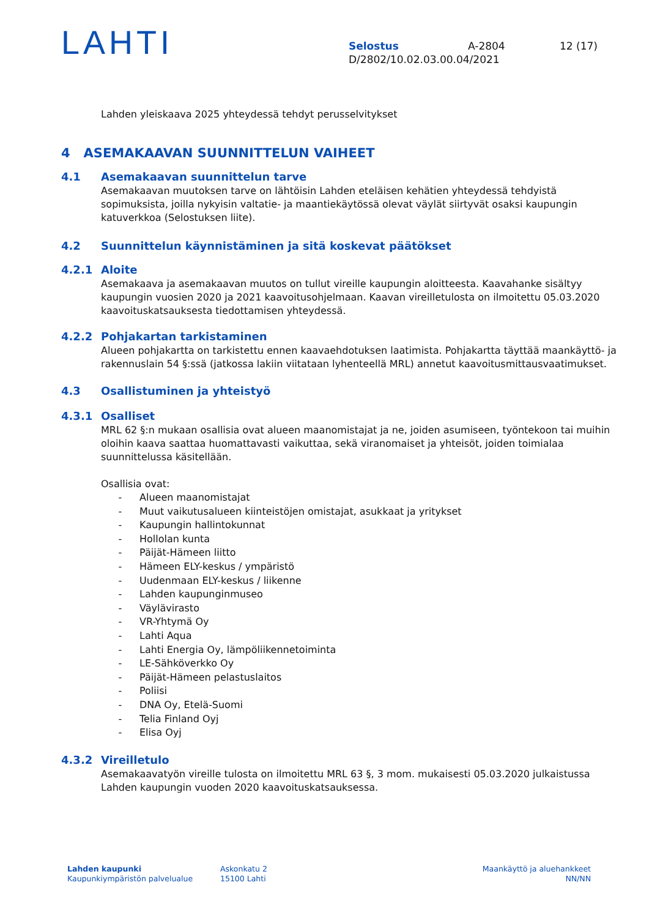LAHTI
Selostus A-2804 12 (17)
D/2802/10.02.03.00.04/2021
Lahden yleiskaava 2025 yhteydessä tehdyt perusselvitykset
4 ASEMAKAAVAN SUUNNITTELUN VAIHEET
4.1 Asemakaavan suunnittelun tarve
Asemakaavan muutoksen tarve on lähtöisin Lahden eteläisen kehätien yhteydessä tehdyistä sopimuksista, joilla nykyisin valtatie- ja maantiekäytössä olevat väylät siirtyvät osaksi kaupungin katuverkkoa (Selostuksen liite).
4.2 Suunnittelun käynnistäminen ja sitä koskevat päätökset
4.2.1 Aloite
Asemakaava ja asemakaavan muutos on tullut vireille kaupungin aloitteesta. Kaavahanke sisältyy kaupungin vuosien 2020 ja 2021 kaavoitusohjelmaan. Kaavan vireilletulosta on ilmoitettu 05.03.2020 kaavoituskatsauksesta tiedottamisen yhteydessä.
4.2.2 Pohjakartan tarkistaminen
Alueen pohjakartta on tarkistettu ennen kaavaehdotuksen laatimista. Pohjakartta täyttää maankäyttö- ja rakennuslain 54 §:ssä (jatkossa lakiin viitataan lyhenteellä MRL) annetut kaavoitusmittausvaatimukset.
4.3 Osallistuminen ja yhteistyö
4.3.1 Osalliset
MRL 62 §:n mukaan osallisia ovat alueen maanomistajat ja ne, joiden asumiseen, työntekoon tai muihin oloihin kaava saattaa huomattavasti vaikuttaa, sekä viranomaiset ja yhteisöt, joiden toimialaa suunnittelussa käsitellään.
Osallisia ovat:
- Alueen maanomistajat
- Muut vaikutusalueen kiinteistöjen omistajat, asukkaat ja yritykset
- Kaupungin hallintokunnat
- Hollolan kunta
- Päijät-Hämeen liitto
- Hämeen ELY-keskus / ympäristö
- Uudenmaan ELY-keskus / liikenne
- Lahden kaupunginmuseo
- Väylävirasto
- VR-Yhtymä Oy
- Lahti Aqua
- Lahti Energia Oy, lämpöliikennetoiminta
- LE-Sähköverkko Oy
- Päijät-Hämeen pelastuslaitos
- Poliisi
- DNA Oy, Etelä-Suomi
- Telia Finland Oyj
- Elisa Oyj
4.3.2 Vireilletulo
Asemakaavatyön vireille tulosta on ilmoitettu MRL 63 §, 3 mom. mukaisesti 05.03.2020 julkaistussa Lahden kaupungin vuoden 2020 kaavoituskatsauksessa.
Lahden kaupunki
Kaupunkiympäristön palvelualue
Askonkatu 2
15100 Lahti
Maankäyttö ja aluehankkeet
NN/NN